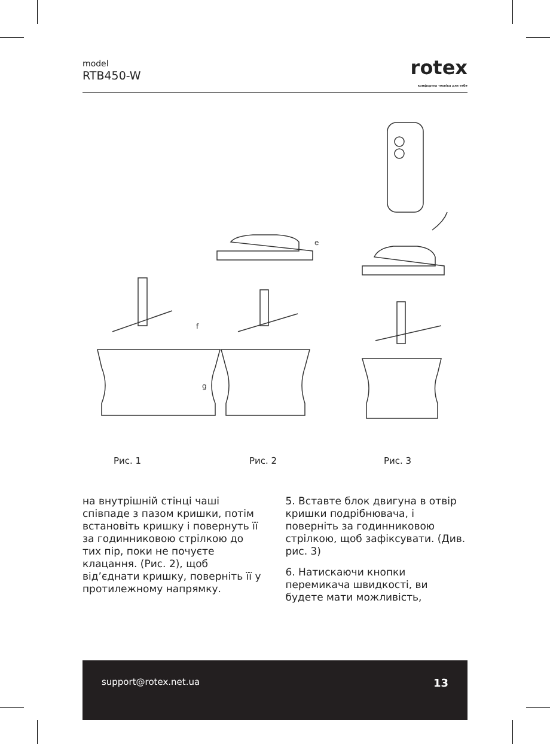model
RTB450-W
rotex
комфортна техніка для тебе
f
g
e
Рис. 1 Рис. 2 Рис. 3
на внутрішній стінці чаші співпаде з пазом кришки, потім встановіть кришку і повернуть її за годинниковою стрілкою до тих пір, поки не почуєте клацання. (Рис. 2), щоб від’єднати кришку, поверніть її у протилежному напрямку.
5. Вставте блок двигуна в отвір кришки подрібнювача, і поверніть за годинниковою стрілкою, щоб зафіксувати. (Див. рис. 3)
6. Натискаючи кнопки перемикача швидкості, ви будете мати можливість,
support@rotex.net.ua 13